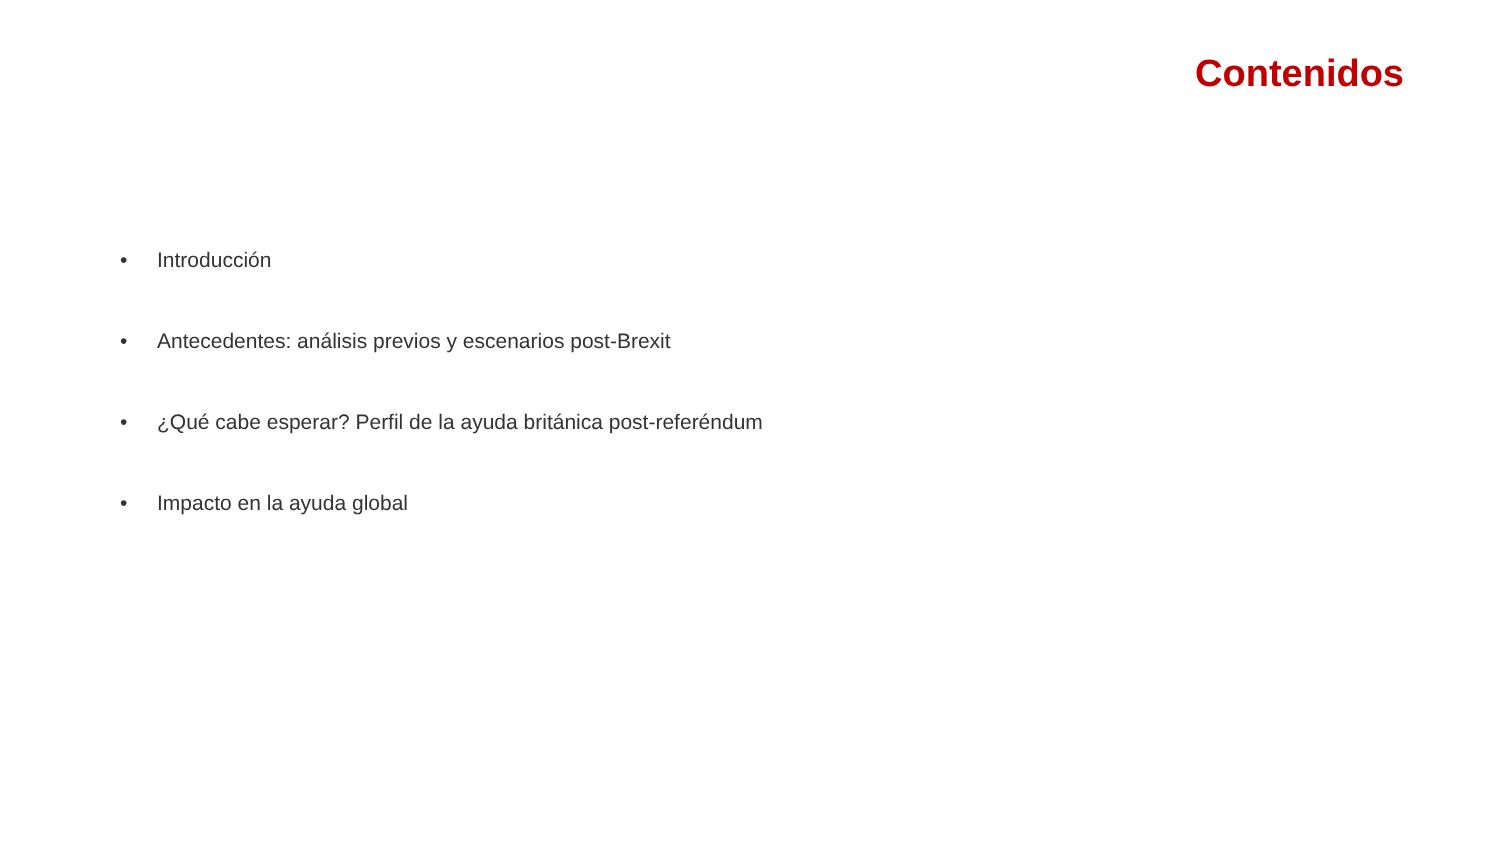Contenidos
• Introducción
• Antecedentes: análisis previos y escenarios post-Brexit
• ¿Qué cabe esperar? Perfil de la ayuda británica post-referéndum
• Impacto en la ayuda global